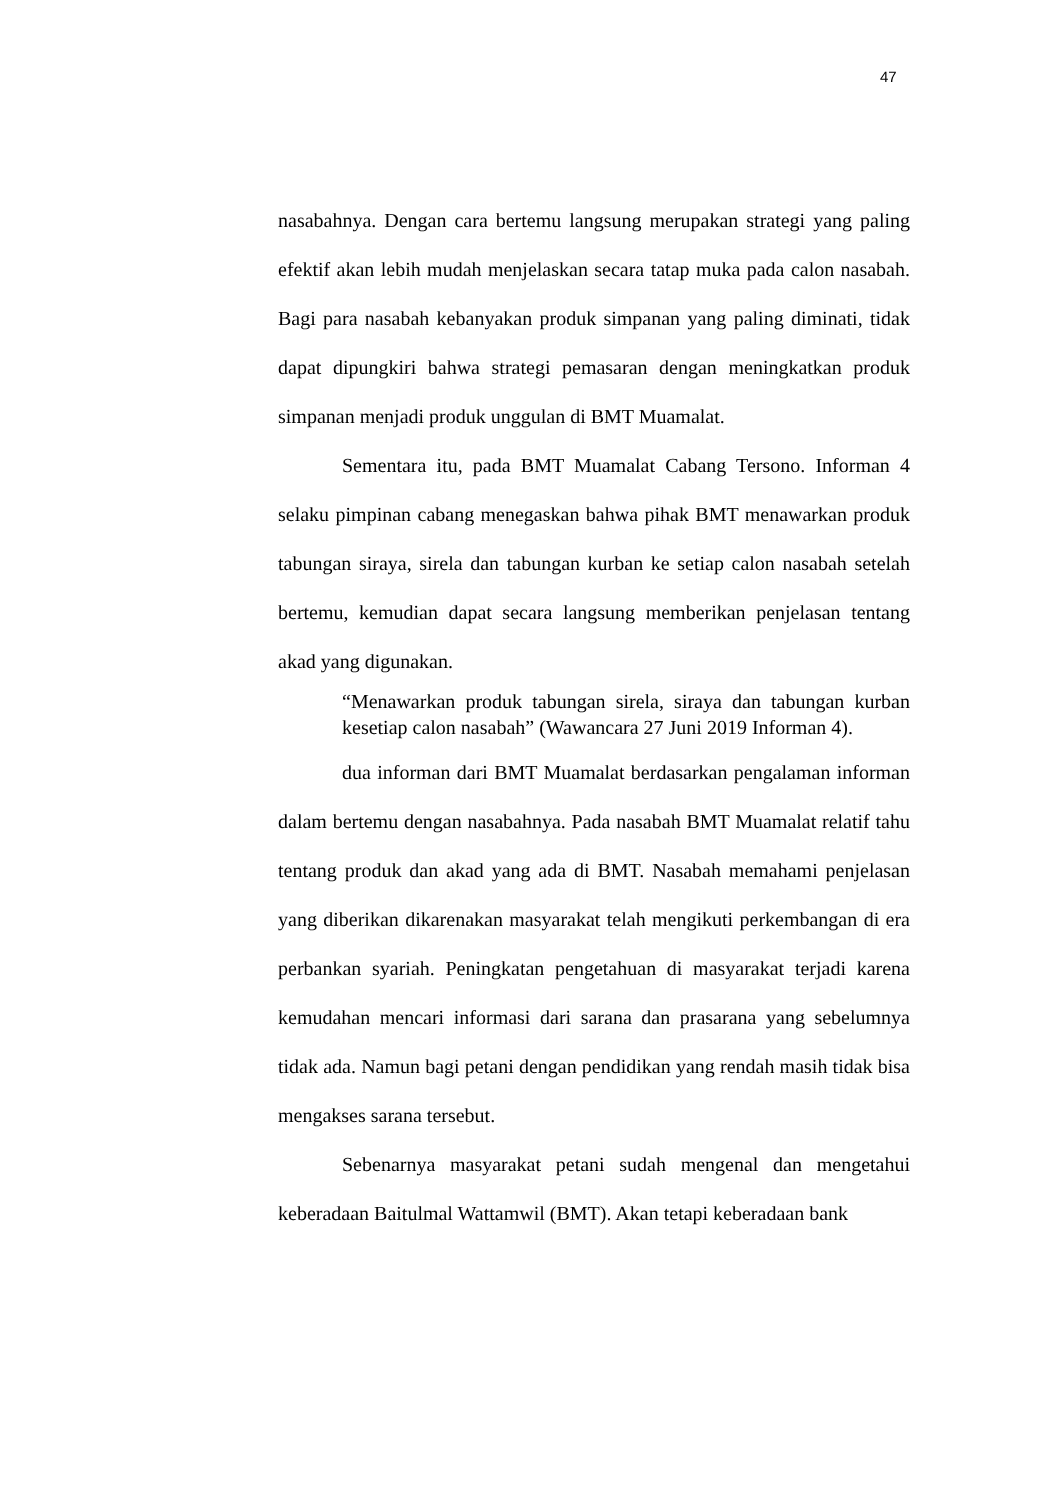47
nasabahnya. Dengan cara bertemu langsung merupakan strategi yang paling efektif akan lebih mudah menjelaskan secara tatap muka pada calon nasabah. Bagi para nasabah kebanyakan produk simpanan yang paling diminati, tidak dapat dipungkiri bahwa strategi pemasaran dengan meningkatkan produk simpanan menjadi produk unggulan di BMT Muamalat.
Sementara itu, pada BMT Muamalat Cabang Tersono. Informan 4 selaku pimpinan cabang menegaskan bahwa pihak BMT menawarkan produk tabungan siraya, sirela dan tabungan kurban ke setiap calon nasabah setelah bertemu, kemudian dapat secara langsung memberikan penjelasan tentang akad yang digunakan.
“Menawarkan produk tabungan sirela, siraya dan tabungan kurban kesetiap calon nasabah” (Wawancara 27 Juni 2019 Informan 4).
dua informan dari BMT Muamalat berdasarkan pengalaman informan dalam bertemu dengan nasabahnya. Pada nasabah BMT Muamalat relatif tahu tentang produk dan akad yang ada di BMT. Nasabah memahami penjelasan yang diberikan dikarenakan masyarakat telah mengikuti perkembangan di era perbankan syariah. Peningkatan pengetahuan di masyarakat terjadi karena kemudahan mencari informasi dari sarana dan prasarana yang sebelumnya tidak ada. Namun bagi petani dengan pendidikan yang rendah masih tidak bisa mengakses sarana tersebut.
Sebenarnya masyarakat petani sudah mengenal dan mengetahui keberadaan Baitulmal Wattamwil (BMT). Akan tetapi keberadaan bank